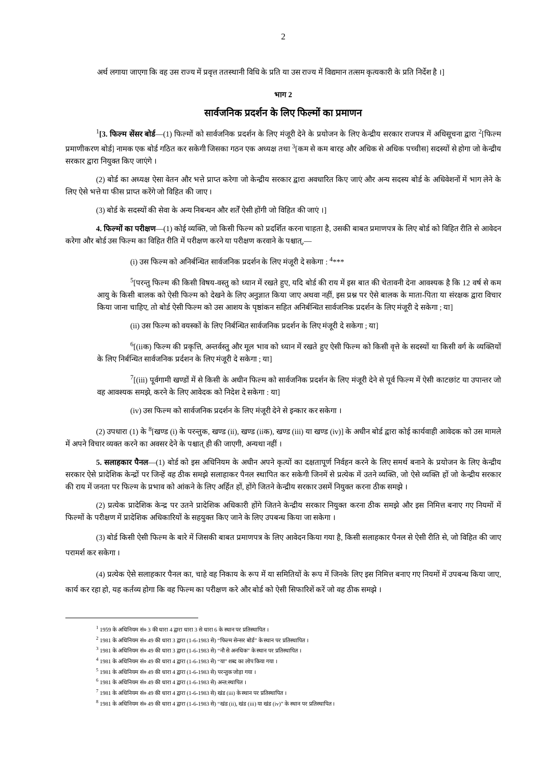2
अर्थ लगाया जाएगा कि वह उस राज्य में प्रवृत्त ततस्थानी विधि के प्रति या उस राज्य में विद्यमान तत्सम कृत्यकारी के प्रति निर्देश है ।]
भाग 2
सार्वजनिक प्रदर्शन के लिए फिल्मों का प्रमाणन
<sup>1</sup> [3. फिल्म सेंसर बोर्ड—(1) फिल्मों को सार्वजनिक प्रदर्शन के लिए मंजूरी देने के प्रयोजन के लिए केन्द्रीय सरकार राजपत्र में अधिसूचना द्वारा <sup>2</sup>[फिल्म प्रमाणीकरण बोर्ड] नामक एक बोर्ड गठित कर सकेगी जिसका गठन एक अध्यक्ष तथा <sup>3</sup>[कम से कम बारह और अधिक से अधिक पच्चीस] सदस्यों से होगा जो केन्द्रीय सरकार द्वारा नियुक्त किए जाएंगे ।
(2) बोर्ड का अध्यक्ष ऐसा वेतन और भत्ते प्राप्त करेगा जो केन्द्रीय सरकार द्वारा अवधारित किए जाएं और अन्य सदस्य बोर्ड के अधिवेशनों में भाग लेने के लिए ऐसे भत्ते या फीस प्राप्त करेंगे जो विहित की जाए ।
(3) बोर्ड के सदस्यों की सेवा के अन्य निबन्धन और शर्तें ऐसी होंगी जो विहित की जाएं ।]
4. फिल्मों का परीक्षण—(1) कोई व्यक्ति, जो किसी फिल्म को प्रदर्शित करना चाहता है, उसकी बाबत प्रमाणपत्र के लिए बोर्ड को विहित रीति से आवेदन करेगा और बोर्ड उस फिल्म का विहित रीति में परीक्षण करने या परीक्षण करवाने के पश्चात्,—
(i) उस फिल्म को अनिर्बन्धित सार्वजनिक प्रदर्शन के लिए मंजूरी दे सकेगा : <sup>4</sup>***
<sup>5</sup> [परन्तु फिल्म की किसी विषय-वस्तु को ध्यान में रखते हुए, यदि बोर्ड की राय में इस बात की चेतावनी देना आवश्यक है कि 12 वर्ष से कम आयु के किसी बालक को ऐसी फिल्म को देखने के लिए अनुज्ञात किया जाए अथवा नहीं, इस प्रश्न पर ऐसे बालक के माता-पिता या संरक्षक द्वारा विचार किया जाना चाहिए, तो बोर्ड ऐसी फिल्म को उस आशय के पृष्ठांकन सहित अनिर्बन्धित सार्वजनिक प्रदर्शन के लिए मंजूरी दे सकेगा ; या]
(ii) उस फिल्म को वयस्कों के लिए निर्बन्धित सार्वजनिक प्रदर्शन के लिए मंजूरी दे सकेगा ; या]
<sup>6</sup> [(iiक) फिल्म की प्रकृत्ति, अन्तर्वस्तु और मूल भाव को ध्यान में रखते हुए ऐसी फिल्म को किसी वृत्ते के सदस्यों या किसी वर्ग के व्यक्तियों के लिए निर्बन्धित सार्वजनिक प्रर्दशन के लिए मंजूरी दे सकेगा ; या]
<sup>7</sup> [(iii) पूर्वगामी खण्डों में से किसी के अधीन फिल्म को सार्वजनिक प्रदर्शन के लिए मंजूरी देने से पूर्व फिल्म में ऐसी काटछांट या उपान्तर जो वह आवश्यक समझे, करने के लिए आवेदक को निदेश दे सकेगा : या]
(iv) उस फिल्म को सार्वजनिक प्रदर्शन के लिए मंजूरी देने से इन्कार कर सकेगा ।
(2) उपधारा (1) के <sup>8</sup>[खण्ड (i) के परन्तुक, खण्ड (ii), खण्ड (iiक), खण्ड (iii) या खण्ड (iv)] के अधीन बोर्ड द्वारा कोई कार्यवाही आवेदक को उस मामले में अपने विचार व्यक्त करने का अवसर देने के पश्चात् ही की जाएगी, अन्यथा नहीं ।
5. सलाहकार पैनल—(1) बोर्ड को इस अधिनियम के अधीन अपने कृत्यों का दक्षतापूर्ण निर्वहन करने के लिए समर्थ बनाने के प्रयोजन के लिए केन्द्रीय सरकार ऐसे प्रादेशिक केन्द्रों पर जिन्हें वह ठीक समझे सलाहाकर पैनल स्थापित कर सकेगी जिनमें से प्रत्येक में उतने व्यक्ति, जो ऐसे व्यक्ति हों जो केन्द्रीय सरकार की राय में जनता पर फिल्म के प्रभाव को आंकने के लिए अर्हित हों, होंगे जितने केन्द्रीय सरकार उसमें नियुक्त करना ठीक समझे ।
(2) प्रत्येक प्रादेशिक केन्द्र पर उतने प्रादेशिक अधिकारी होंगे जितने केन्द्रीय सरकार नियुक्त करना ठीक समझे और इस निमित्त बनाए गए नियमों में फिल्मों के परीक्षण में प्रादेशिक अधिकारियों के सहयुक्त किए जाने के लिए उपबन्ध किया जा सकेगा ।
(3) बोर्ड किसी ऐसी फिल्म के बारे में जिसकी बाबत प्रमाणपत्र के लिए आवेदन किया गया है, किसी सलाहकार पैनल से ऐसी रीति से, जो विहित की जाए परामर्श कर सकेगा ।
(4) प्रत्येक ऐसे सलाहकार पैनल का, चाहे वह निकाय के रूप में या समितियों के रूप में जिनके लिए इस निमित्त बनाए गए नियमों में उपबन्ध किया जाए, कार्य कर रहा हो, यह कर्तव्य होगा कि वह फिल्म का परीक्षण करे और बोर्ड को ऐसी सिफारिशें करें जो वह ठीक समझे ।
<sup>1</sup> 1959 के अधिनियम सं० 3 की धारा 4 द्वारा धारा 3 से धारा 6 के स्थान पर प्रतिस्थापित ।
<sup>2</sup> 1981 के अधिनियम सं० 49 की धारा 3 द्वारा (1-6-1983 से) “फिल्म सेन्सर बोर्ड” के स्थान पर प्रतिस्थापित ।
<sup>3</sup> 1981 के अधिनियम सं० 49 की धारा 3 द्वारा (1-6-1983 से) “नौ से अनधिक” के स्थान पर प्रतिस्थापित ।
<sup>4</sup> 1981 के अधिनियम सं० 49 की धारा 4 द्वारा (1-6-1983 से) “या” शब्द का लोप किया गया ।
<sup>5</sup> 1981 के अधिनियम सं० 49 की धारा 4 द्वारा (1-6-1983 से) परन्तुक जोड़ा गया ।
<sup>6</sup> 1981 के अधिनियम सं० 49 की धारा 4 द्वारा (1-6-1983 से) अन्त:स्थापित ।
<sup>7</sup> 1981 के अधिनियम सं० 49 की धारा 4 द्वारा (1-6-1983 से) खंड (iii) के स्थान पर प्रतिस्थापित ।
<sup>8</sup> 1981 के अधिनियम सं० 49 की धारा 4 द्वारा (1-6-1983 से) “खंड (ii), खंड (iii) या खंड (iv)” के स्थान पर प्रतिस्थापित ।